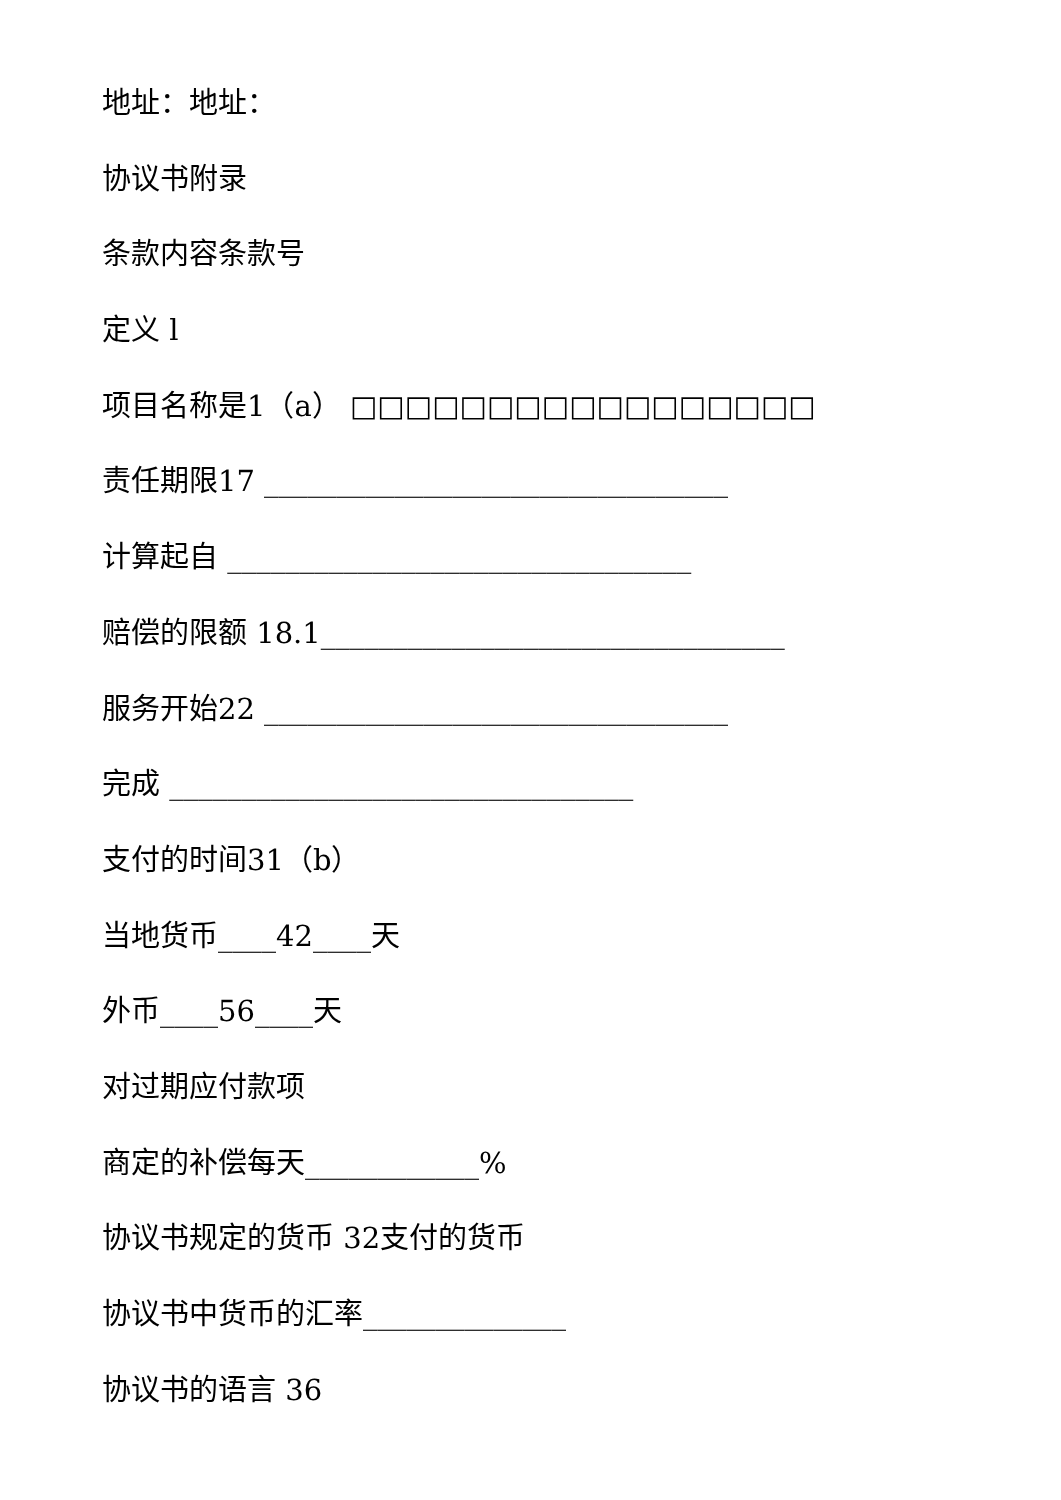地址：地址：
协议书附录
条款内容条款号
定义 l
项目名称是1（a） □□□□□□□□□□□□□□□□□
责任期限17 ________________________________
计算起自 ________________________________
赔偿的限额 18.1________________________________
服务开始22 ________________________________
完成 ________________________________
支付的时间31（b）
当地货币____42____天
外币____56____天
对过期应付款项
商定的补偿每天____________%
协议书规定的货币 32支付的货币
协议书中货币的汇率______________
协议书的语言 36